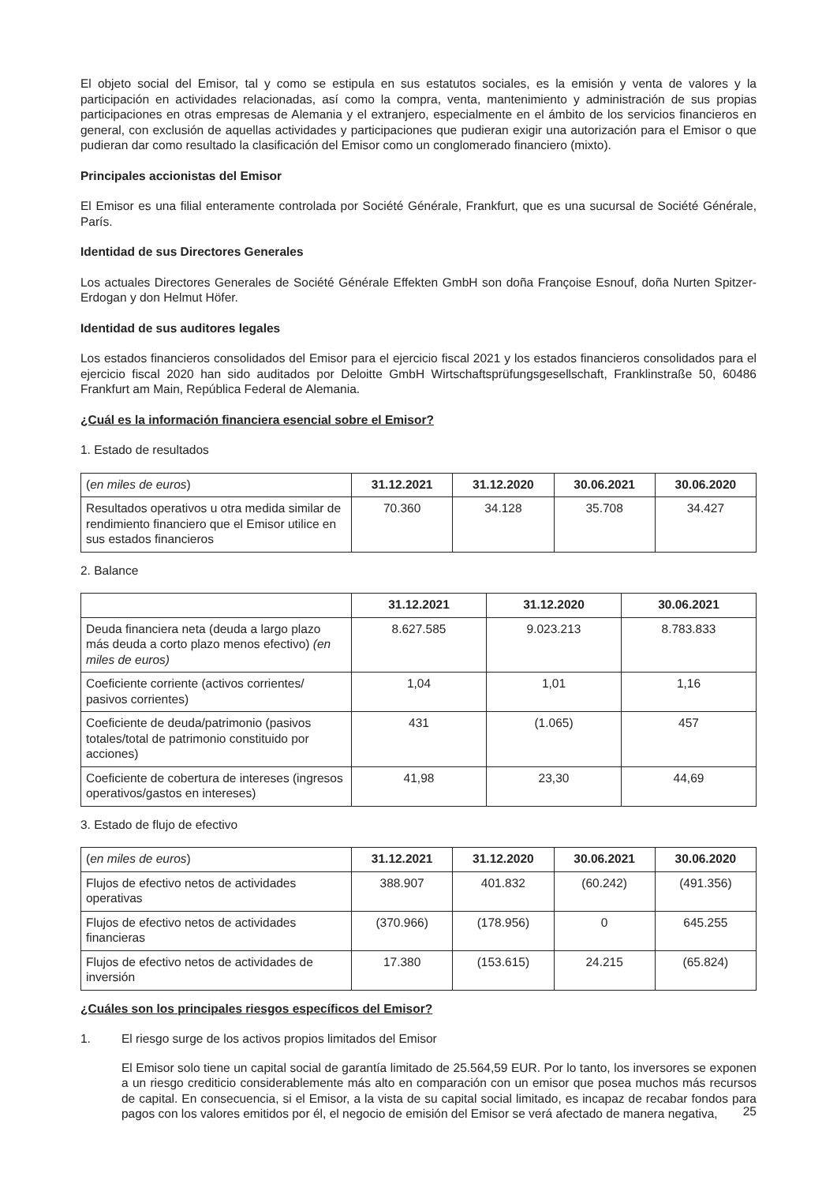El objeto social del Emisor, tal y como se estipula en sus estatutos sociales, es la emisión y venta de valores y la participación en actividades relacionadas, así como la compra, venta, mantenimiento y administración de sus propias participaciones en otras empresas de Alemania y el extranjero, especialmente en el ámbito de los servicios financieros en general, con exclusión de aquellas actividades y participaciones que pudieran exigir una autorización para el Emisor o que pudieran dar como resultado la clasificación del Emisor como un conglomerado financiero (mixto).
Principales accionistas del Emisor
El Emisor es una filial enteramente controlada por Société Générale, Frankfurt, que es una sucursal de Société Générale, París.
Identidad de sus Directores Generales
Los actuales Directores Generales de Société Générale Effekten GmbH son doña Françoise Esnouf, doña Nurten Spitzer-Erdogan y don Helmut Höfer.
Identidad de sus auditores legales
Los estados financieros consolidados del Emisor para el ejercicio fiscal 2021 y los estados financieros consolidados para el ejercicio fiscal 2020 han sido auditados por Deloitte GmbH Wirtschaftsprüfungsgesellschaft, Franklinstraße 50, 60486 Frankfurt am Main, República Federal de Alemania.
¿Cuál es la información financiera esencial sobre el Emisor?
1. Estado de resultados
| ( en miles de euros ) | 31.12.2021 | 31.12.2020 | 30.06.2021 | 30.06.2020 |
| Resultados operativos u otra medida similar de rendimiento financiero que el Emisor utilice en sus estados financieros | 70.360 | 34.128 | 35.708 | 34.427 |
2. Balance
| | 31.12.2021 | 31.12.2020 | 30.06.2021 |
| Deuda financiera neta (deuda a largo plazo más deuda a corto plazo menos efectivo) (en miles de euros) | 8.627.585 | 9.023.213 | 8.783.833 |
| Coeficiente corriente (activos corrientes/ pasivos corrientes) | 1,04 | 1,01 | 1,16 |
| Coeficiente de deuda/patrimonio (pasivos totales/total de patrimonio constituido por acciones) | 431 | (1.065) | 457 |
| Coeficiente de cobertura de intereses (ingresos operativos/gastos en intereses) | 41,98 | 23,30 | 44,69 |
3. Estado de flujo de efectivo
| ( en miles de euros ) | 31.12.2021 | 31.12.2020 | 30.06.2021 | 30.06.2020 |
| Flujos de efectivo netos de actividades operativas | 388.907 | 401.832 | (60.242) | (491.356) |
| Flujos de efectivo netos de actividades financieras | (370.966) | (178.956) | 0 | 645.255 |
| Flujos de efectivo netos de actividades de inversión | 17.380 | (153.615) | 24.215 | (65.824) |
¿Cuáles son los principales riesgos específicos del Emisor?
1. El riesgo surge de los activos propios limitados del Emisor
El Emisor solo tiene un capital social de garantía limitado de 25.564,59 EUR. Por lo tanto, los inversores se exponen a un riesgo crediticio considerablemente más alto en comparación con un emisor que posea muchos más recursos de capital. En consecuencia, si el Emisor, a la vista de su capital social limitado, es incapaz de recabar fondos para pagos con los valores emitidos por él, el negocio de emisión del Emisor se verá afectado de manera negativa,
25